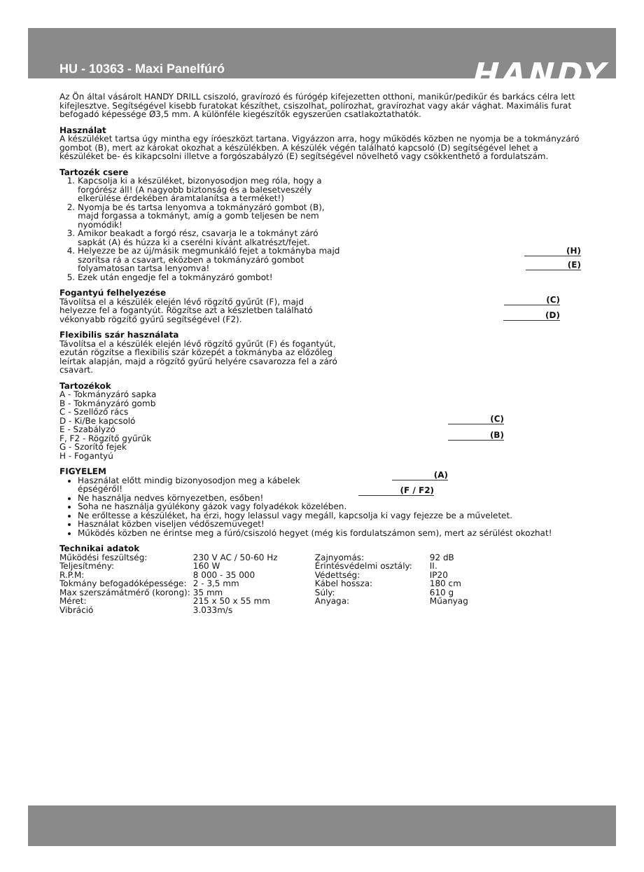HU - 10363 - Maxi Panelfúró
HANDY
Az Ön által vásárolt HANDY DRILL csiszoló, gravírozó és fúrógép kifejezetten otthoni, manikűr/pedikűr és barkács célra lett kifejlesztve. Segítségével kisebb furatokat készíthet, csiszolhat, polírozhat, gravírozhat vagy akár vághat. Maximális furat befogadó képessége Ø3,5 mm. A különféle kiegészítők egyszerűen csatlakoztathatók.
Használat
A készüléket tartsa úgy mintha egy íróeszközt tartana. Vigyázzon arra, hogy működés közben ne nyomja be a tokmányzáró gombot (B), mert az károkat okozhat a készülékben. A készülék végén található kapcsoló (D) segítségével lehet a készüléket be- és kikapcsolni illetve a forgószabályzó (E) segítségével növelhető vagy csökkenthető a fordulatszám.
Tartozék csere
(H)
(E)
(C)
(D)
(C)
(B)
(A)
(F / F2)
1. Kapcsolja ki a készüléket, bizonyosodjon meg róla, hogy a forgórész áll! (A nagyobb biztonság és a balesetveszély elkerülése érdekében áramtalanítsa a terméket!)
2. Nyomja be és tartsa lenyomva a tokmányzáró gombot (B), majd forgassa a tokmányt, amíg a gomb teljesen be nem nyomódik!
3. Amikor beakadt a forgó rész, csavarja le a tokmányt záró sapkát (A) és húzza ki a cserélni kívánt alkatrészt/fejet.
4. Helyezze be az új/másik megmunkáló fejet a tokmányba majd szorítsa rá a csavart, eközben a tokmányzáró gombot folyamatosan tartsa lenyomva!
5. Ezek után engedje fel a tokmányzáró gombot!
Fogantyú felhelyezése
Távolítsa el a készülék elején lévő rögzítő gyűrűt (F), majd helyezze fel a fogantyút. Rögzítse azt a készletben található vékonyabb rögzítő gyűrű segítségével (F2).
Flexibilis szár használata
Távolítsa el a készülék elején lévő rögzítő gyűrűt (F) és fogantyút, ezután rögzítse a flexibilis szár közepét a tokmányba az előzőleg leírtak alapján, majd a rögzítő gyűrű helyére csavarozza fel a záró csavart.
Tartozékok
A - Tokmányzáró sapka
B - Tokmányzáró gomb
C - Szellőző rács
D - Ki/Be kapcsoló
E - Szabályzó
F, F2 - Rögzítő gyűrűk
G - Szorító fejek
H - Fogantyú
FIGYELEM
Használat előtt mindig bizonyosodjon meg a kábelek épségéről!
Ne használja nedves környezetben, esőben!
Soha ne használja gyúlékony gázok vagy folyadékok közelében.
Ne erőltesse a készüléket, ha érzi, hogy lelassul vagy megáll, kapcsolja ki vagy fejezze be a műveletet.
Használat közben viseljen védőszemüveget!
Működés közben ne érintse meg a fúró/csiszoló hegyet (még kis fordulatszámon sem), mert az sérülést okozhat!
Technikai adatok
| Működési feszültség: | 230 V AC / 50-60 Hz | Zajnyomás: | 92 dB |
| Teljesítmény: | 160 W | Érintésvédelmi osztály: | II. |
| R.P.M: | 8 000 - 35 000 | Védettség: | IP20 |
| Tokmány befogadóképessége: | 2 - 3,5 mm | Kábel hossza: | 180 cm |
| Max szerszámátmérő (korong): | 35 mm | Súly: | 610 g |
| Méret: | 215 x 50 x 55 mm | Anyaga: | Műanyag |
| Vibráció | 3.033m/s | | |